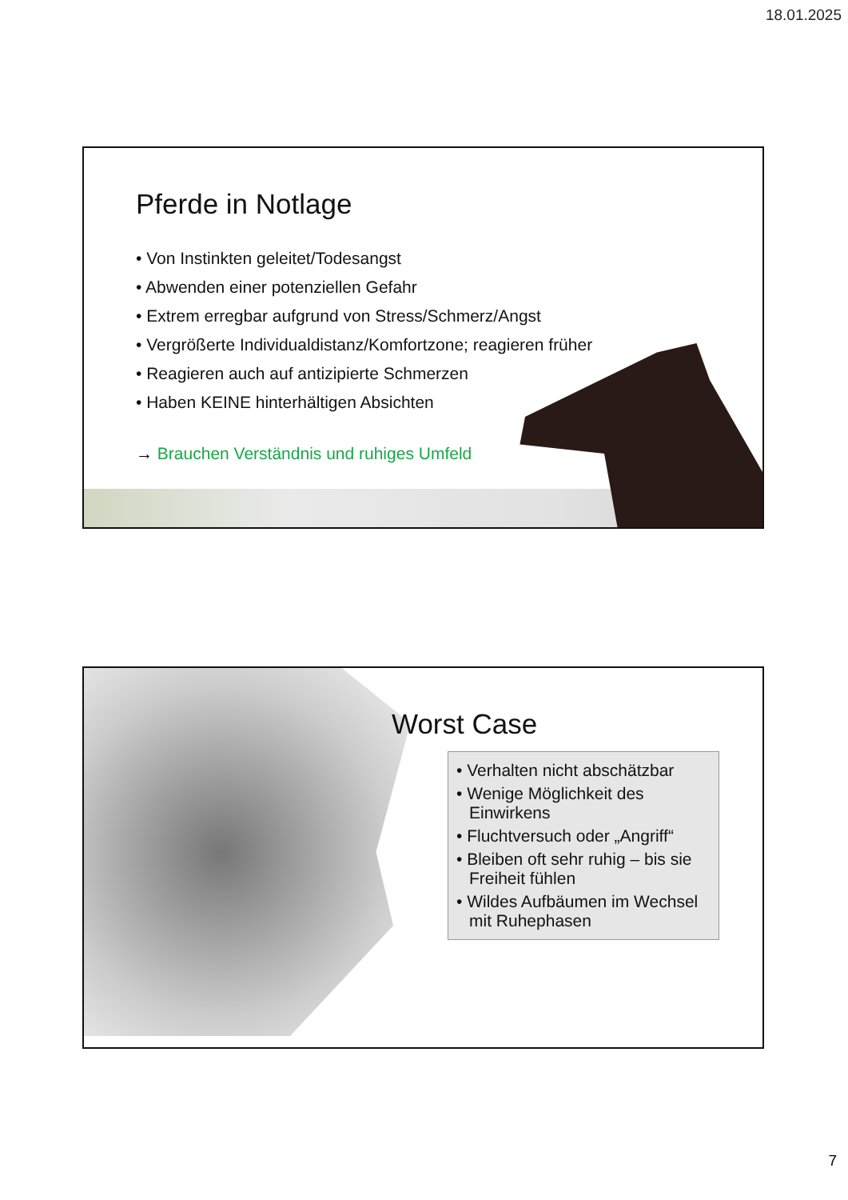18.01.2025
Pferde in Notlage
• Von Instinkten geleitet/Todesangst
• Abwenden einer potenziellen Gefahr
• Extrem erregbar aufgrund von Stress/Schmerz/Angst
• Vergrößerte Individualdistanz/Komfortzone; reagieren früher
• Reagieren auch auf antizipierte Schmerzen
• Haben KEINE hinterhältigen Absichten
→ Brauchen Verständnis und ruhiges Umfeld
Worst Case
• Verhalten nicht abschätzbar
• Wenige Möglichkeit des Einwirkens
• Fluchtversuch oder „Angriff“
• Bleiben oft sehr ruhig – bis sie Freiheit fühlen
• Wildes Aufbäumen im Wechsel mit Ruhephasen
7